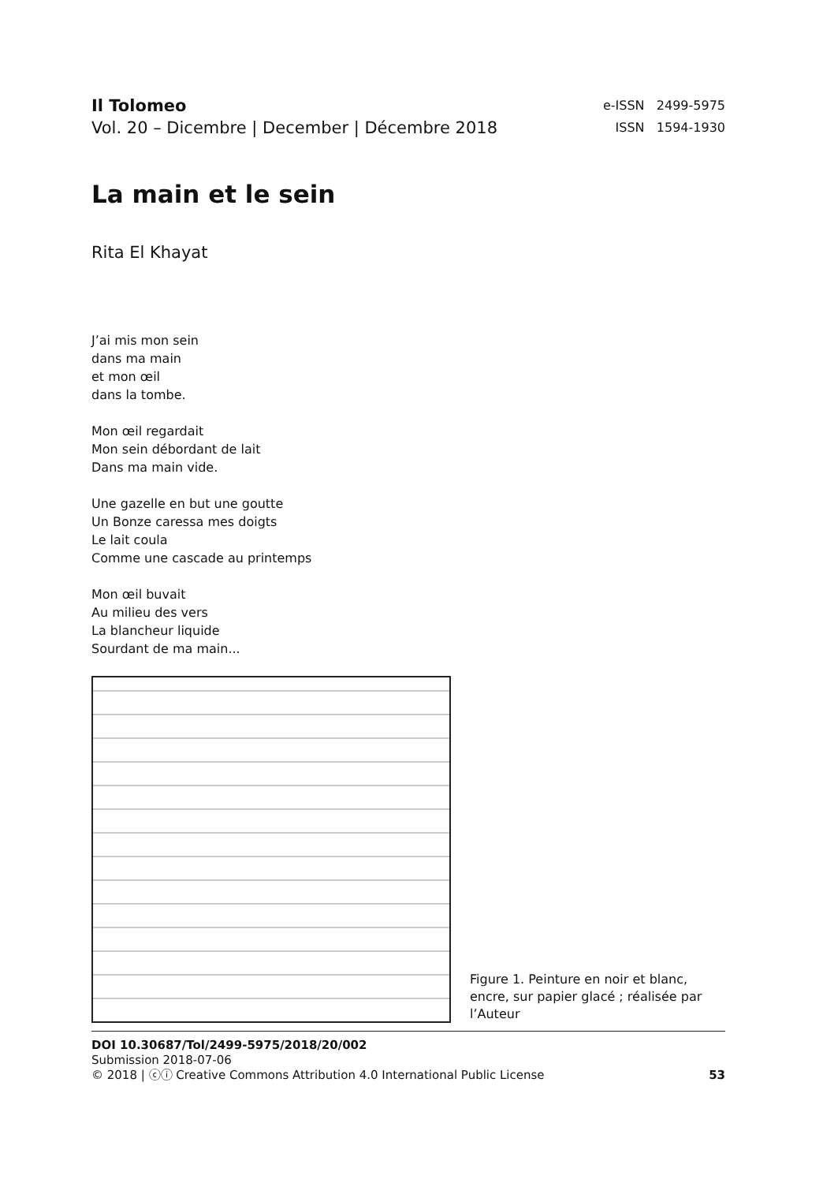Il Tolomeo
Vol. 20 – Dicembre | December | Décembre 2018
e-ISSN 2499-5975
ISSN 1594-1930
La main et le sein
Rita El Khayat
J’ai mis mon sein
dans ma main
et mon œil
dans la tombe.
Mon œil regardait
Mon sein débordant de lait
Dans ma main vide.
Une gazelle en but une goutte
Un Bonze caressa mes doigts
Le lait coula
Comme une cascade au printemps
Mon œil buvait
Au milieu des vers
La blancheur liquide
Sourdant de ma main...
Figure 1. Peinture en noir et blanc, encre, sur papier glacé ; réalisée par l’Auteur
DOI 10.30687/Tol/2499-5975/2018/20/002
Submission 2018-07-06
© 2018 | ⓒⓘ Creative Commons Attribution 4.0 International Public License 53